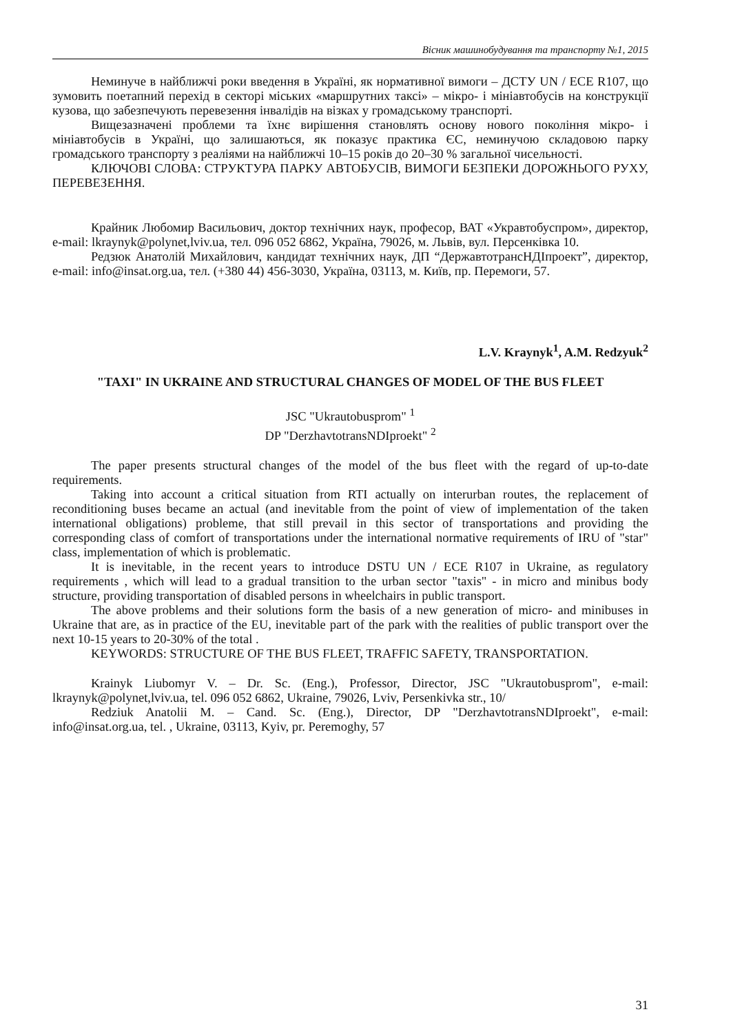Вісник машинобудування та транспорту №1, 2015
Неминуче в найближчі роки введення в Україні, як нормативної вимоги – ДСТУ UN / ECE R107, що зумовить поетапний перехід в секторі міських «маршрутних таксі» – мікро- і мініавтобусів на конструкції кузова, що забезпечують перевезення інвалідів на візках у громадському транспорті.
Вищезазначені проблеми та їхнє вирішення становлять основу нового покоління мікро- і мініавтобусів в Україні, що залишаються, як показує практика ЄС, неминучою складовою парку громадського транспорту з реаліями на найближчі 10–15 років до 20–30 % загальної чисельності.
КЛЮЧОВІ СЛОВА: СТРУКТУРА ПАРКУ АВТОБУСІВ, ВИМОГИ БЕЗПЕКИ ДОРОЖНЬОГО РУХУ, ПЕРЕВЕЗЕННЯ.
Крайник Любомир Васильович, доктор технічних наук, професор, ВАТ «Укравтобуспром», директор, e-mail: lkraynyk@polynet,lviv.ua, тел. 096 052 6862, Україна, 79026, м. Львів, вул. Персенківка 10.
Редзюк Анатолій Михайлович, кандидат технічних наук, ДП “ДержавтотрансНДІпроект”, директор, e-mail: info@insat.org.ua, тел. (+380 44) 456-3030, Україна, 03113, м. Київ, пр. Перемоги, 57.
L.V. Kraynyk<sup>1</sup>, A.M. Redzyuk<sup>2</sup>
"TAXI" IN UKRAINE AND STRUCTURAL CHANGES OF MODEL OF THE BUS FLEET
JSC "Ukrautobusprom" <sup>1</sup>
DP "DerzhavtotransNDIproekt" <sup>2</sup>
The paper presents structural changes of the model of the bus fleet with the regard of up-to-date requirements.
Taking into account a critical situation from RTI actually on interurban routes, the replacement of reconditioning buses became an actual (and inevitable from the point of view of implementation of the taken international obligations) probleme, that still prevail in this sector of transportations and providing the corresponding class of comfort of transportations under the international normative requirements of IRU of "star" class, implementation of which is problematic.
It is inevitable, in the recent years to introduce DSTU UN / ECE R107 in Ukraine, as regulatory requirements , which will lead to a gradual transition to the urban sector "taxis" - in micro and minibus body structure, providing transportation of disabled persons in wheelchairs in public transport.
The above problems and their solutions form the basis of a new generation of micro- and minibuses in Ukraine that are, as in practice of the EU, inevitable part of the park with the realities of public transport over the next 10-15 years to 20-30% of the total .
KEYWORDS: STRUCTURE OF THE BUS FLEET, TRAFFIC SAFETY, TRANSPORTATION.
Krainyk Liubomyr V. – Dr. Sc. (Eng.), Professor, Director, JSC "Ukrautobusprom", e-mail: lkraynyk@polynet,lviv.ua, tel. 096 052 6862, Ukraine, 79026, Lviv, Persenkivka str., 10/
Redziuk Anatolii M. – Cand. Sc. (Eng.), Director, DP "DerzhavtotransNDIproekt", e-mail: info@insat.org.ua, tel. , Ukraine, 03113, Kyiv, pr. Peremoghy, 57
31